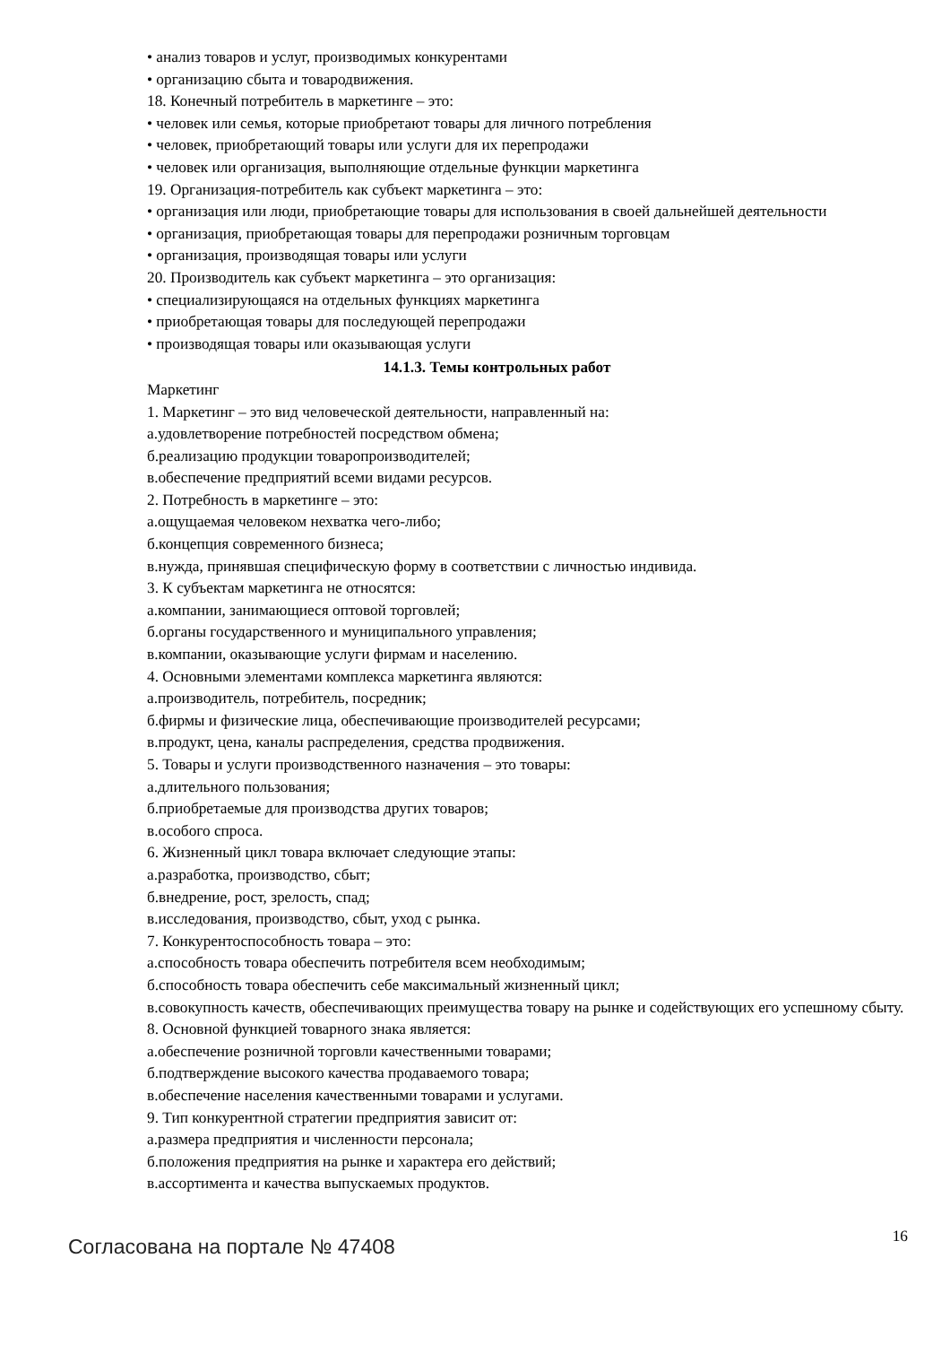• анализ товаров и услуг, производимых конкурентами
• организацию сбыта и товародвижения.
18. Конечный потребитель в маркетинге – это:
• человек или семья, которые приобретают товары для личного потребления
• человек, приобретающий товары или услуги для их перепродажи
• человек или организация, выполняющие отдельные функции маркетинга
19. Организация-потребитель как субъект маркетинга – это:
• организация или люди, приобретающие товары для использования в своей дальнейшей деятельности
• организация, приобретающая товары для перепродажи розничным торговцам
• организация, производящая товары или услуги
20. Производитель как субъект маркетинга – это организация:
• специализирующаяся на отдельных функциях маркетинга
• приобретающая товары для последующей перепродажи
• производящая товары или оказывающая услуги
14.1.3. Темы контрольных работ
Маркетинг
1. Маркетинг – это вид человеческой деятельности, направленный на:
а.удовлетворение потребностей посредством обмена;
б.реализацию продукции товаропроизводителей;
в.обеспечение предприятий всеми видами ресурсов.
2. Потребность в маркетинге – это:
а.ощущаемая человеком нехватка чего-либо;
б.концепция современного бизнеса;
в.нужда, принявшая специфическую форму в соответствии с личностью индивида.
3. К субъектам маркетинга не относятся:
а.компании, занимающиеся оптовой торговлей;
б.органы государственного и муниципального управления;
в.компании, оказывающие услуги фирмам и населению.
4. Основными элементами комплекса маркетинга являются:
а.производитель, потребитель, посредник;
б.фирмы и физические лица, обеспечивающие производителей ресурсами;
в.продукт, цена, каналы распределения, средства продвижения.
5. Товары и услуги производственного назначения – это товары:
а.длительного пользования;
б.приобретаемые для производства других товаров;
в.особого спроса.
6. Жизненный цикл товара включает следующие этапы:
а.разработка, производство, сбыт;
б.внедрение, рост, зрелость, спад;
в.исследования, производство, сбыт, уход с рынка.
7. Конкурентоспособность товара – это:
а.способность товара обеспечить потребителя всем необходимым;
б.способность товара обеспечить себе максимальный жизненный цикл;
в.совокупность качеств, обеспечивающих преимущества товару на рынке и содействующих его успешному сбыту.
8. Основной функцией товарного знака является:
а.обеспечение розничной торговли качественными товарами;
б.подтверждение высокого качества продаваемого товара;
в.обеспечение населения качественными товарами и услугами.
9. Тип конкурентной стратегии предприятия зависит от:
а.размера предприятия и численности персонала;
б.положения предприятия на рынке и характера его действий;
в.ассортимента и качества выпускаемых продуктов.
Согласована на портале № 47408
16